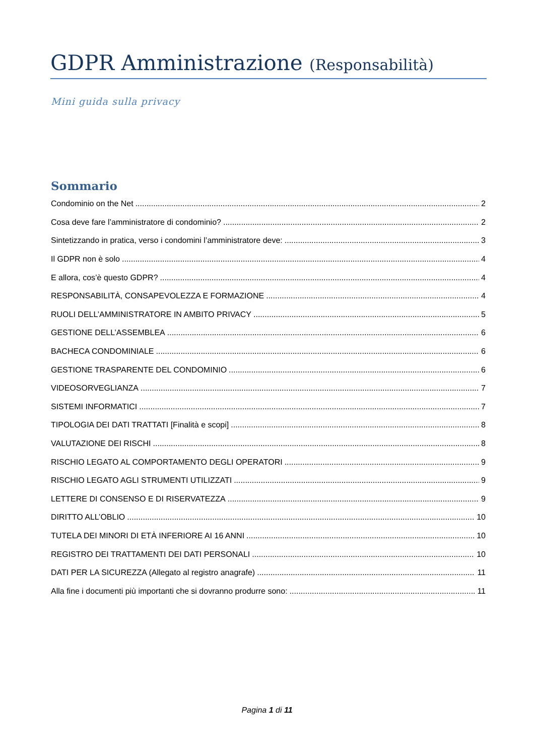GDPR Amministrazione (Responsabilità)
Mini guida sulla privacy
Sommario
Condominio on the Net 2
Cosa deve fare l’amministratore di condominio? 2
Sintetizzando in pratica, verso i condomini l’amministratore deve: 3
Il GDPR non è solo 4
E allora, cos’è questo GDPR? 4
RESPONSABILITÀ, CONSAPEVOLEZZA E FORMAZIONE 4
RUOLI DELL’AMMINISTRATORE IN AMBITO PRIVACY 5
GESTIONE DELL’ASSEMBLEA 6
BACHECA CONDOMINIALE 6
GESTIONE TRASPARENTE DEL CONDOMINIO 6
VIDEOSORVEGLIANZA 7
SISTEMI INFORMATICI 7
TIPOLOGIA DEI DATI TRATTATI [Finalità e scopi] 8
VALUTAZIONE DEI RISCHI 8
RISCHIO LEGATO AL COMPORTAMENTO DEGLI OPERATORI 9
RISCHIO LEGATO AGLI STRUMENTI UTILIZZATI 9
LETTERE DI CONSENSO E DI RISERVATEZZA 9
DIRITTO ALL’OBLIO 10
TUTELA DEI MINORI DI ETÀ INFERIORE AI 16 ANNI 10
REGISTRO DEI TRATTAMENTI DEI DATI PERSONALI 10
DATI PER LA SICUREZZA (Allegato al registro anagrafe) 11
Alla fine i documenti più importanti che si dovranno produrre sono: 11
Pagina 1 di 11